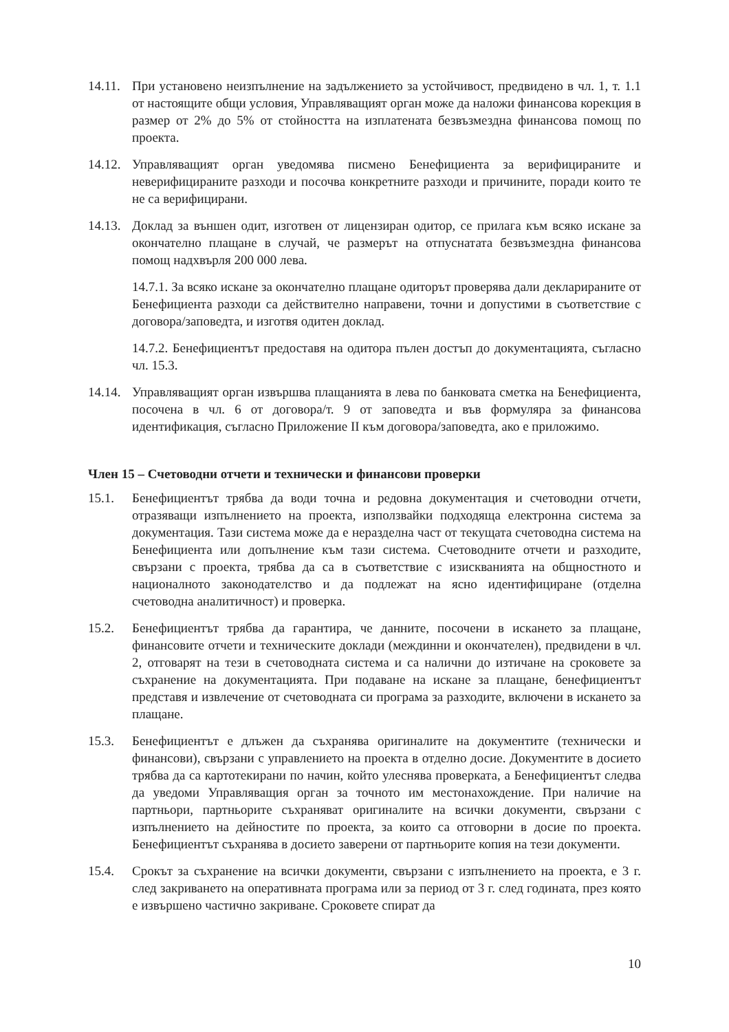14.11.
При установено неизпълнение на задължението за устойчивост, предвидено в чл. 1, т. 1.1 от настоящите общи условия, Управляващият орган може да наложи финансова корекция в размер от 2% до 5% от стойността на изплатената безвъзмездна финансова помощ по проекта.
14.12.
Управляващият орган уведомява писмено Бенефициента за верифицираните и неверифицираните разходи и посочва конкретните разходи и причините, поради които те не са верифицирани.
14.13.
Доклад за външен одит, изготвен от лицензиран одитор, се прилага към всяко искане за окончателно плащане в случай, че размерът на отпуснатата безвъзмездна финансова помощ надхвърля 200 000 лева.
14.7.1. За всяко искане за окончателно плащане одиторът проверява дали декларираните от Бенефициента разходи са действително направени, точни и допустими в съответствие с договора/заповедта, и изготвя одитен доклад.
14.7.2. Бенефициентът предоставя на одитора пълен достъп до документацията, съгласно чл. 15.3.
14.14.
Управляващият орган извършва плащанията в лева по банковата сметка на Бенефициента, посочена в чл. 6 от договора/т. 9 от заповедта и във формуляра за финансова идентификация, съгласно Приложение II към договора/заповедта, ако е приложимо.
Член 15 – Счетоводни отчети и технически и финансови проверки
15.1. Бенефициентът трябва да води точна и редовна документация и счетоводни отчети, отразяващи изпълнението на проекта, използвайки подходяща електронна система за документация. Тази система може да е неразделна част от текущата счетоводна система на Бенефициента или допълнение към тази система. Счетоводните отчети и разходите, свързани с проекта, трябва да са в съответствие с изискванията на общностното и националното законодателство и да подлежат на ясно идентифициране (отделна счетоводна аналитичност) и проверка.
15.2. Бенефициентът трябва да гарантира, че данните, посочени в искането за плащане, финансовите отчети и техническите доклади (междинни и окончателен), предвидени в чл. 2, отговарят на тези в счетоводната система и са налични до изтичане на сроковете за съхранение на документацията. При подаване на искане за плащане, бенефициентът представя и извлечение от счетоводната си програма за разходите, включени в искането за плащане.
15.3. Бенефициентът е длъжен да съхранява оригиналите на документите (технически и финансови), свързани с управлението на проекта в отделно досие. Документите в досието трябва да са картотекирани по начин, който улеснява проверката, а Бенефициентът следва да уведоми Управляващия орган за точното им местонахождение. При наличие на партньори, партньорите съхраняват оригиналите на всички документи, свързани с изпълнението на дейностите по проекта, за които са отговорни в досие по проекта. Бенефициентът съхранява в досието заверени от партньорите копия на тези документи.
15.4. Срокът за съхранение на всички документи, свързани с изпълнението на проекта, е 3 г. след закриването на оперативната програма или за период от 3 г. след годината, през която е извършено частично закриване. Сроковете спират да
10